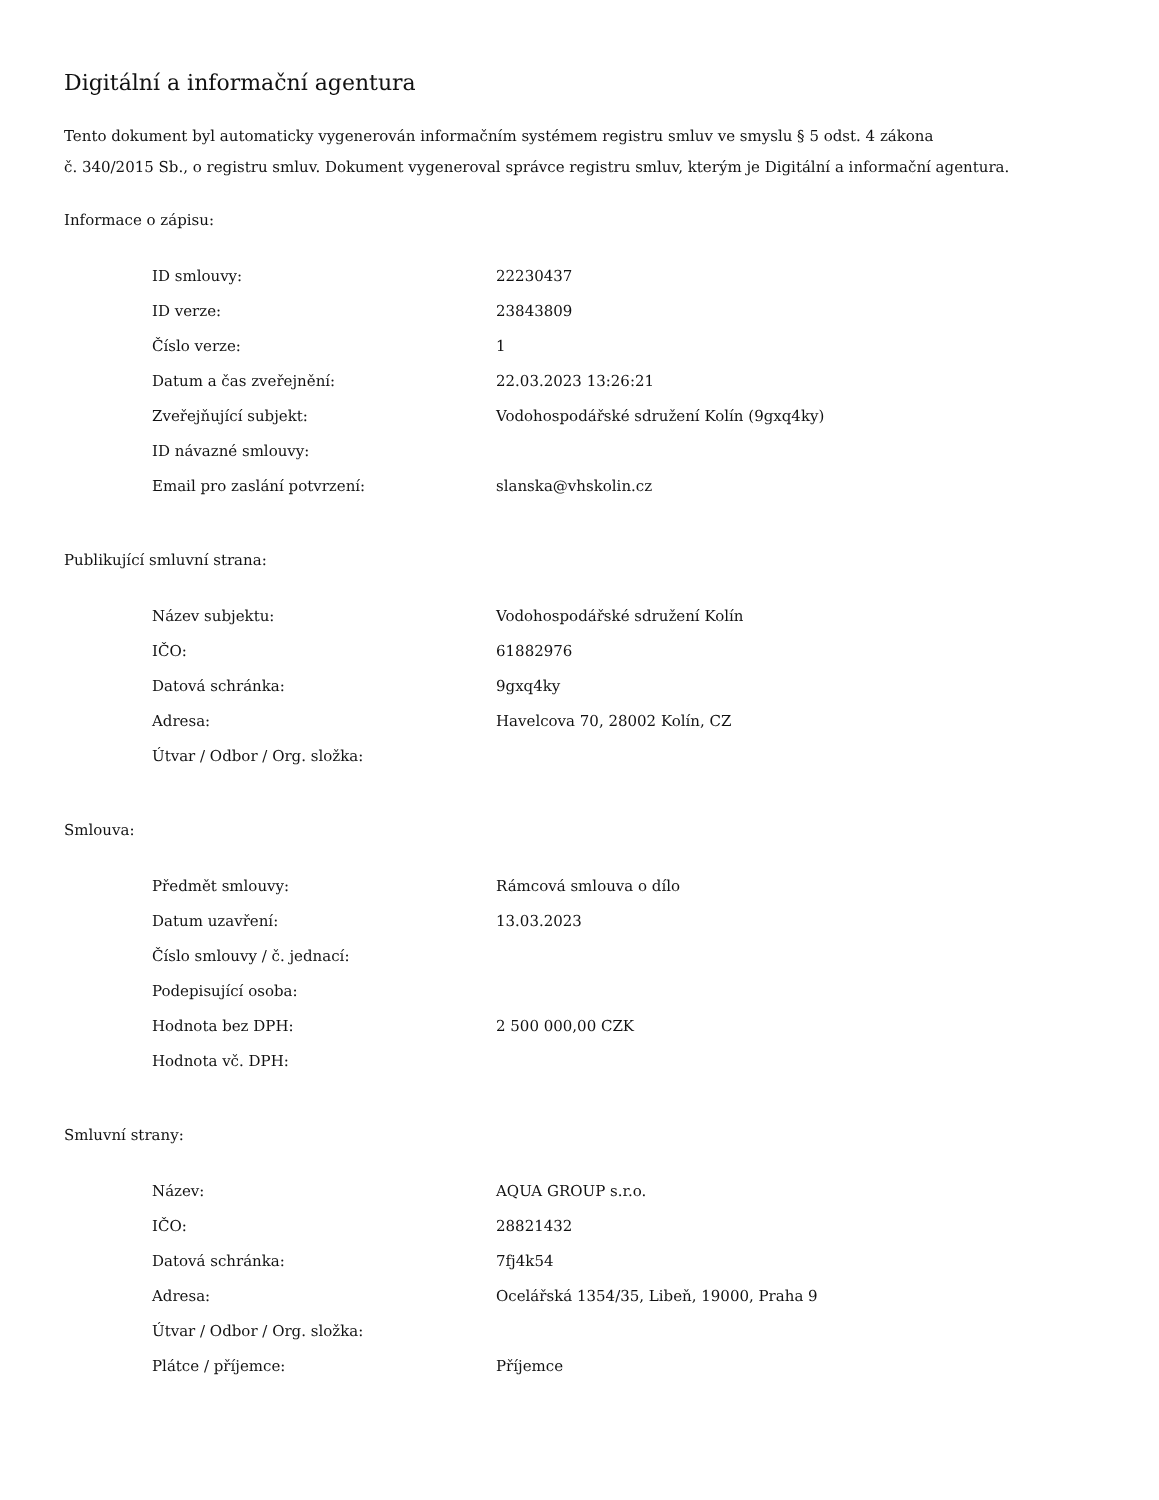Digitální a informační agentura
Tento dokument byl automaticky vygenerován informačním systémem registru smluv ve smyslu § 5 odst. 4 zákona
č. 340/2015 Sb., o registru smluv. Dokument vygeneroval správce registru smluv, kterým je Digitální a informační agentura.
Informace o zápisu:
| ID smlouvy: | 22230437 |
| ID verze: | 23843809 |
| Číslo verze: | 1 |
| Datum a čas zveřejnění: | 22.03.2023 13:26:21 |
| Zveřejňující subjekt: | Vodohospodářské sdružení Kolín (9gxq4ky) |
| ID návazné smlouvy: | |
| Email pro zaslání potvrzení: | slanska@vhskolin.cz |
Publikující smluvní strana:
| Název subjektu: | Vodohospodářské sdružení Kolín |
| IČO: | 61882976 |
| Datová schránka: | 9gxq4ky |
| Adresa: | Havelcova 70, 28002 Kolín, CZ |
| Útvar / Odbor / Org. složka: | |
Smlouva:
| Předmět smlouvy: | Rámcová smlouva o dílo |
| Datum uzavření: | 13.03.2023 |
| Číslo smlouvy / č. jednací: | |
| Podepisující osoba: | |
| Hodnota bez DPH: | 2 500 000,00 CZK |
| Hodnota vč. DPH: | |
Smluvní strany:
| Název: | AQUA GROUP s.r.o. |
| IČO: | 28821432 |
| Datová schránka: | 7fj4k54 |
| Adresa: | Ocelářská 1354/35, Libeň, 19000, Praha 9 |
| Útvar / Odbor / Org. složka: | |
| Plátce / příjemce: | Příjemce |